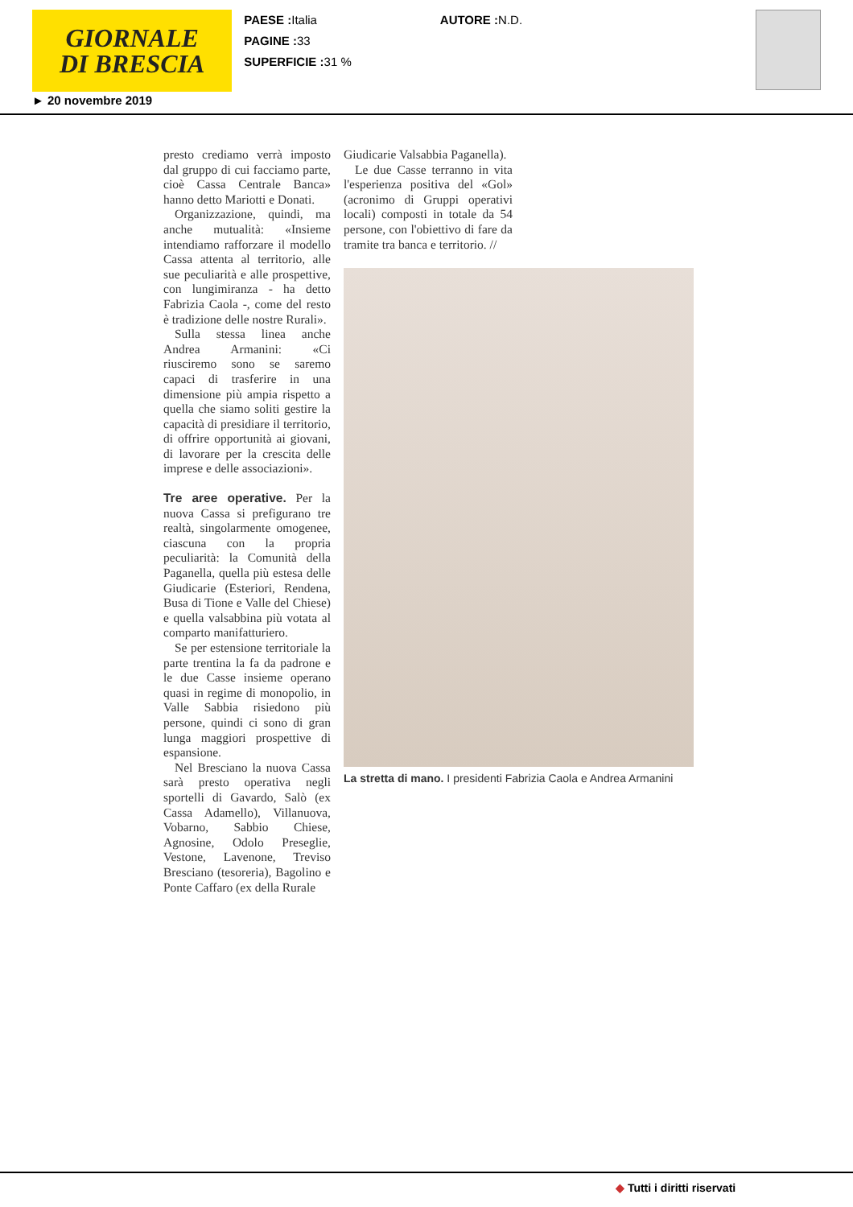GIORNALE
DI BRESCIA
PAESE : Italia
PAGINE : 33
SUPERFICIE : 31 %
AUTORE : N.D.
► 20 novembre 2019
presto crediamo verrà imposto dal gruppo di cui facciamo parte, cioè Cassa Centrale Banca» hanno detto Mariotti e Donati.
Organizzazione, quindi, ma anche mutualità: «Insieme intendiamo rafforzare il modello Cassa attenta al territorio, alle sue peculiarità e alle prospettive, con lungimiranza - ha detto Fabrizia Caola -, come del resto è tradizione delle nostre Rurali».
Sulla stessa linea anche Andrea Armanini: «Ci riusciremo sono se saremo capaci di trasferire in una dimensione più ampia rispetto a quella che siamo soliti gestire la capacità di presidiare il territorio, di offrire opportunità ai giovani, di lavorare per la crescita delle imprese e delle associazioni».
Tre aree operative. Per la nuova Cassa si prefigurano tre realtà, singolarmente omogenee, ciascuna con la propria peculiarità: la Comunità della Paganella, quella più estesa delle Giudicarie (Esteriori, Rendena, Busa di Tione e Valle del Chiese) e quella valsabbina più votata al comparto manifatturiero.
Se per estensione territoriale la parte trentina la fa da padrone e le due Casse insieme operano quasi in regime di monopolio, in Valle Sabbia risiedono più persone, quindi ci sono di gran lunga maggiori prospettive di espansione.
Nel Bresciano la nuova Cassa sarà presto operativa negli sportelli di Gavardo, Salò (ex Cassa Adamello), Villanuova, Vobarno, Sabbio Chiese, Agnosine, Odolo Preseglie, Vestone, Lavenone, Treviso Bresciano (tesoreria), Bagolino e Ponte Caffaro (ex della Rurale
Giudicarie Valsabbia Paganella).
Le due Casse terranno in vita l'esperienza positiva del «Gol» (acronimo di Gruppi operativi locali) composti in totale da 54 persone, con l'obiettivo di fare da tramite tra banca e territorio. //
La stretta di mano. I presidenti Fabrizia Caola e Andrea Armanini
◆ Tutti i diritti riservati